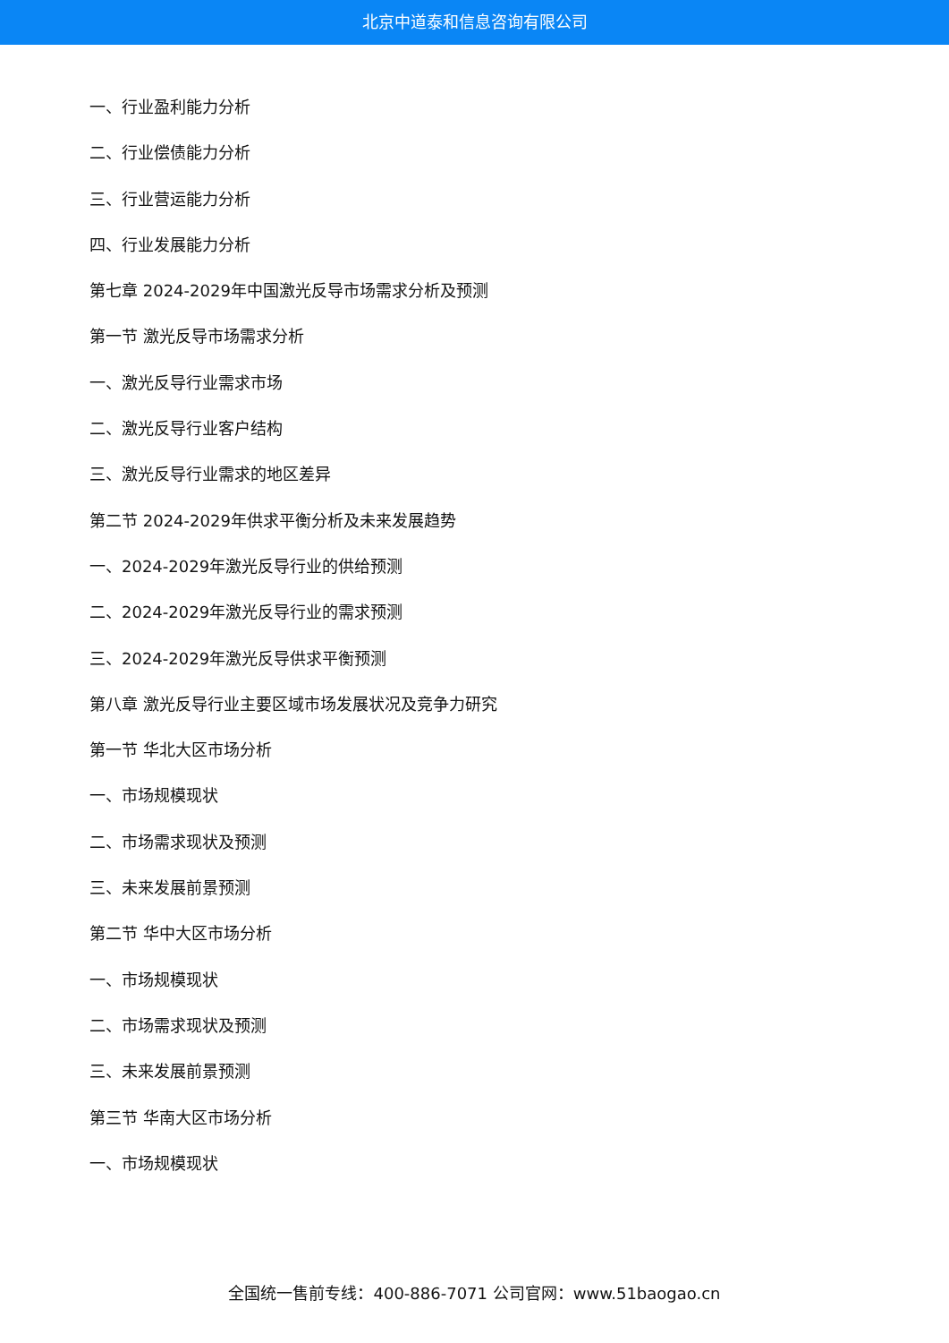北京中道泰和信息咨询有限公司
一、行业盈利能力分析
二、行业偿债能力分析
三、行业营运能力分析
四、行业发展能力分析
第七章 2024-2029年中国激光反导市场需求分析及预测
第一节 激光反导市场需求分析
一、激光反导行业需求市场
二、激光反导行业客户结构
三、激光反导行业需求的地区差异
第二节 2024-2029年供求平衡分析及未来发展趋势
一、2024-2029年激光反导行业的供给预测
二、2024-2029年激光反导行业的需求预测
三、2024-2029年激光反导供求平衡预测
第八章 激光反导行业主要区域市场发展状况及竞争力研究
第一节 华北大区市场分析
一、市场规模现状
二、市场需求现状及预测
三、未来发展前景预测
第二节 华中大区市场分析
一、市场规模现状
二、市场需求现状及预测
三、未来发展前景预测
第三节 华南大区市场分析
一、市场规模现状
全国统一售前专线：400-886-7071 公司官网：www.51baogao.cn